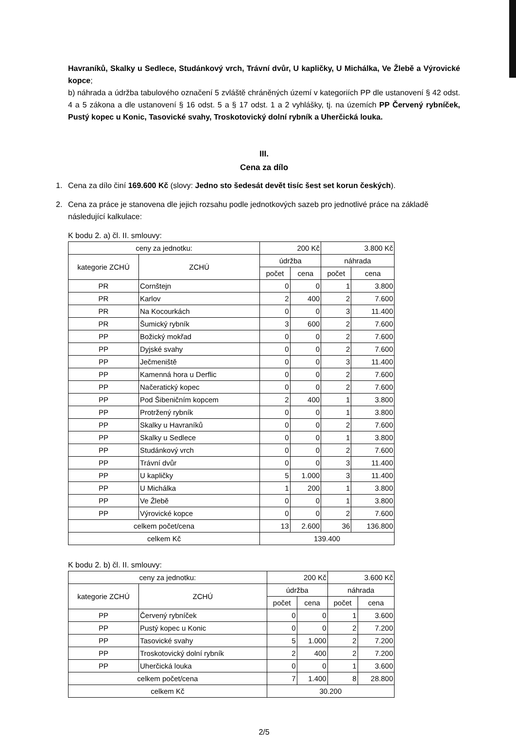Havraníků, Skalky u Sedlece, Studánkový vrch, Trávní dvůr, U kapličky, U Michálka, Ve Žlebě a Výrovické kopce;
b) náhrada a údržba tabulového označení 5 zvláště chráněných území v kategoriích PP dle ustanovení § 42 odst. 4 a 5 zákona a dle ustanovení § 16 odst. 5 a § 17 odst. 1 a 2 vyhlášky, tj. na územích PP Červený rybníček, Pustý kopec u Konic, Tasovické svahy, Troskotovický dolní rybník a Uherčická louka.
III.
Cena za dílo
1. Cena za dílo činí 169.600 Kč (slovy: Jedno sto šedesát devět tisíc šest set korun českých).
2. Cena za práce je stanovena dle jejich rozsahu podle jednotkových sazeb pro jednotlivé práce na základě následující kalkulace:
K bodu 2. a) čl. II. smlouvy:
| ceny za jednotku: | | 200 Kč | | 3.800 Kč | |
| kategorie ZCHÚ | ZCHÚ | údržba | | náhrada | |
| | | počet | cena | počet | cena |
| PR | Cornštejn | 0 | 0 | 1 | 3.800 |
| PR | Karlov | 2 | 400 | 2 | 7.600 |
| PR | Na Kocourkách | 0 | 0 | 3 | 11.400 |
| PR | Šumický rybník | 3 | 600 | 2 | 7.600 |
| PP | Božický mokřad | 0 | 0 | 2 | 7.600 |
| PP | Dyjské svahy | 0 | 0 | 2 | 7.600 |
| PP | Ječmeniště | 0 | 0 | 3 | 11.400 |
| PP | Kamenná hora u Derflic | 0 | 0 | 2 | 7.600 |
| PP | Načeratický kopec | 0 | 0 | 2 | 7.600 |
| PP | Pod Šibeničním kopcem | 2 | 400 | 1 | 3.800 |
| PP | Protržený rybník | 0 | 0 | 1 | 3.800 |
| PP | Skalky u Havraníků | 0 | 0 | 2 | 7.600 |
| PP | Skalky u Sedlece | 0 | 0 | 1 | 3.800 |
| PP | Studánkový vrch | 0 | 0 | 2 | 7.600 |
| PP | Trávní dvůr | 0 | 0 | 3 | 11.400 |
| PP | U kapličky | 5 | 1.000 | 3 | 11.400 |
| PP | U Michálka | 1 | 200 | 1 | 3.800 |
| PP | Ve Žlebě | 0 | 0 | 1 | 3.800 |
| PP | Výrovické kopce | 0 | 0 | 2 | 7.600 |
| celkem počet/cena | | 13 | 2.600 | 36 | 136.800 |
| celkem Kč | | 139.400 | | | |
K bodu 2. b) čl. II. smlouvy:
| ceny za jednotku: | | 200 Kč | | 3.600 Kč | |
| kategorie ZCHÚ | ZCHÚ | údržba | | náhrada | |
| | | počet | cena | počet | cena |
| PP | Červený rybníček | 0 | 0 | 1 | 3.600 |
| PP | Pustý kopec u Konic | 0 | 0 | 2 | 7.200 |
| PP | Tasovické svahy | 5 | 1.000 | 2 | 7.200 |
| PP | Troskotovický dolní rybník | 2 | 400 | 2 | 7.200 |
| PP | Uherčická louka | 0 | 0 | 1 | 3.600 |
| celkem počet/cena | | 7 | 1.400 | 8 | 28.800 |
| celkem Kč | | 30.200 | | | |
2/5